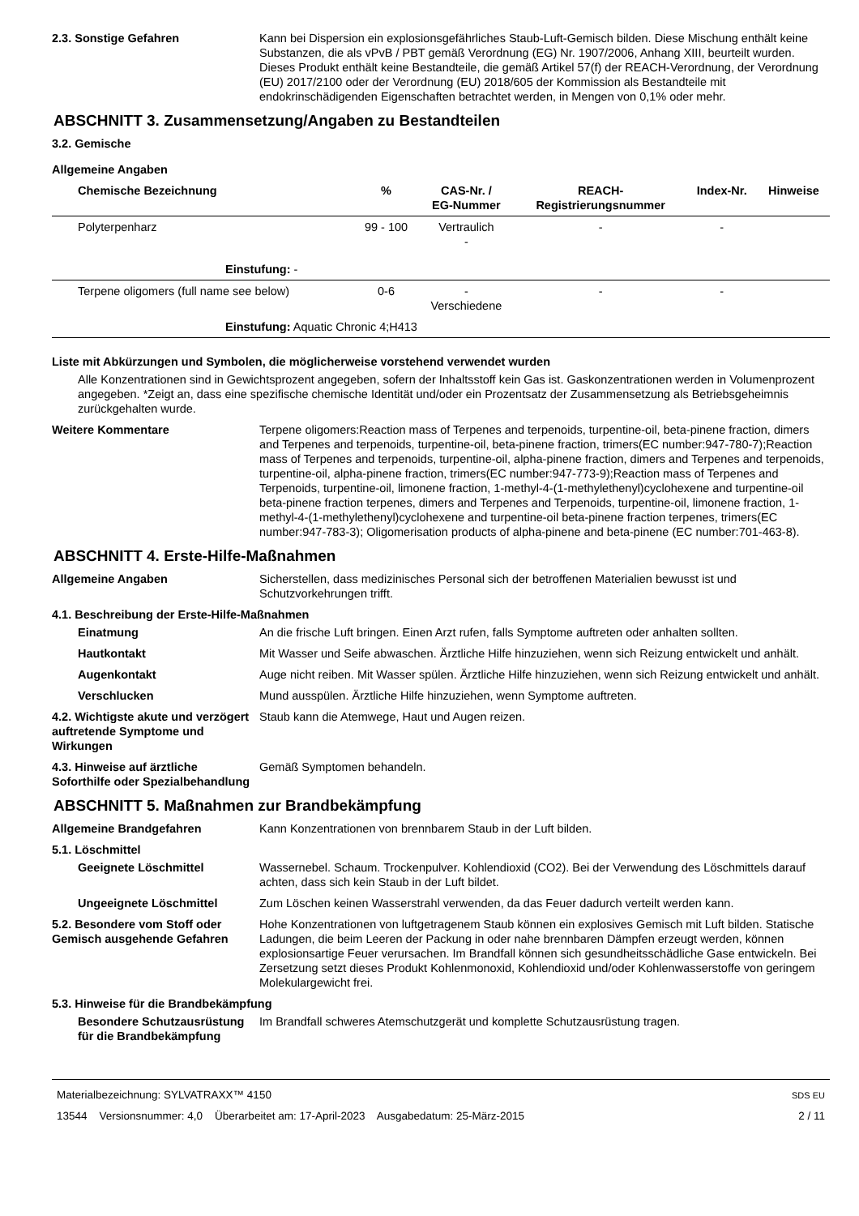2.3. Sonstige Gefahren Kann bei Dispersion ein explosionsgefährliches Staub-Luft-Gemisch bilden. Diese Mischung enthält keine Substanzen, die als vPvB / PBT gemäß Verordnung (EG) Nr. 1907/2006, Anhang XIII, beurteilt wurden. Dieses Produkt enthält keine Bestandteile, die gemäß Artikel 57(f) der REACH-Verordnung, der Verordnung (EU) 2017/2100 oder der Verordnung (EU) 2018/605 der Kommission als Bestandteile mit endokrinschädigenden Eigenschaften betrachtet werden, in Mengen von 0,1% oder mehr.
ABSCHNITT 3. Zusammensetzung/Angaben zu Bestandteilen
3.2. Gemische
Allgemeine Angaben
| Chemische Bezeichnung | % | CAS-Nr. / EG-Nummer | REACH- Registrierungsnummer | Index-Nr. | Hinweise |
| --- | --- | --- | --- | --- | --- |
| Polyterpenharz | 99 - 100 | Vertraulich - | - | - | |
| Einstufung: - | | | | | |
| Terpene oligomers (full name see below) | 0-6 | - Verschiedene | - | - | |
| Einstufung: Aquatic Chronic 4;H413 | | | | | |
Liste mit Abkürzungen und Symbolen, die möglicherweise vorstehend verwendet wurden
Alle Konzentrationen sind in Gewichtsprozent angegeben, sofern der Inhaltsstoff kein Gas ist. Gaskonzentrationen werden in Volumenprozent angegeben. *Zeigt an, dass eine spezifische chemische Identität und/oder ein Prozentsatz der Zusammensetzung als Betriebsgeheimnis zurückgehalten wurde.
Weitere Kommentare Terpene oligomers:Reaction mass of Terpenes and terpenoids, turpentine-oil, beta-pinene fraction, dimers and Terpenes and terpenoids, turpentine-oil, beta-pinene fraction, trimers(EC number:947-780-7);Reaction mass of Terpenes and terpenoids, turpentine-oil, alpha-pinene fraction, dimers and Terpenes and terpenoids, turpentine-oil, alpha-pinene fraction, trimers(EC number:947-773-9);Reaction mass of Terpenes and Terpenoids, turpentine-oil, limonene fraction, 1-methyl-4-(1-methylethenyl)cyclohexene and turpentine-oil beta-pinene fraction terpenes, dimers and Terpenes and Terpenoids, turpentine-oil, limonene fraction, 1-methyl-4-(1-methylethenyl)cyclohexene and turpentine-oil beta-pinene fraction terpenes, trimers(EC number:947-783-3); Oligomerisation products of alpha-pinene and beta-pinene (EC number:701-463-8).
ABSCHNITT 4. Erste-Hilfe-Maßnahmen
Allgemeine Angaben Sicherstellen, dass medizinisches Personal sich der betroffenen Materialien bewusst ist und Schutzvorkehrungen trifft.
4.1. Beschreibung der Erste-Hilfe-Maßnahmen
Einatmung An die frische Luft bringen. Einen Arzt rufen, falls Symptome auftreten oder anhalten sollten.
Hautkontakt Mit Wasser und Seife abwaschen. Ärztliche Hilfe hinzuziehen, wenn sich Reizung entwickelt und anhält.
Augenkontakt Auge nicht reiben. Mit Wasser spülen. Ärztliche Hilfe hinzuziehen, wenn sich Reizung entwickelt und anhält.
Verschlucken Mund ausspülen. Ärztliche Hilfe hinzuziehen, wenn Symptome auftreten.
4.2. Wichtigste akute und verzögert auftretende Symptome und Wirkungen
Staub kann die Atemwege, Haut und Augen reizen.
4.3. Hinweise auf ärztliche Soforthilfe oder Spezialbehandlung
Gemäß Symptomen behandeln.
ABSCHNITT 5. Maßnahmen zur Brandbekämpfung
Allgemeine Brandgefahren Kann Konzentrationen von brennbarem Staub in der Luft bilden.
5.1. Löschmittel
Geeignete Löschmittel Wassernebel. Schaum. Trockenpulver. Kohlendioxid (CO2). Bei der Verwendung des Löschmittels darauf achten, dass sich kein Staub in der Luft bildet.
Ungeeignete Löschmittel Zum Löschen keinen Wasserstrahl verwenden, da das Feuer dadurch verteilt werden kann.
5.2. Besondere vom Stoff oder Gemisch ausgehende Gefahren
Hohe Konzentrationen von luftgetragenem Staub können ein explosives Gemisch mit Luft bilden. Statische Ladungen, die beim Leeren der Packung in oder nahe brennbaren Dämpfen erzeugt werden, können explosionsartige Feuer verursachen. Im Brandfall können sich gesundheitsschädliche Gase entwickeln. Bei Zersetzung setzt dieses Produkt Kohlenmonoxid, Kohlendioxid und/oder Kohlenwasserstoffe von geringem Molekulargewicht frei.
5.3. Hinweise für die Brandbekämpfung
Besondere Schutzausrüstung für die Brandbekämpfung
Im Brandfall schweres Atemschutzgerät und komplette Schutzausrüstung tragen.
Materialbezeichnung: SYLVATRAXX™ 4150
13544 Versionsnummer: 4,0 Überarbeitet am: 17-April-2023 Ausgabedatum: 25-März-2015
SDS EU
2 / 11